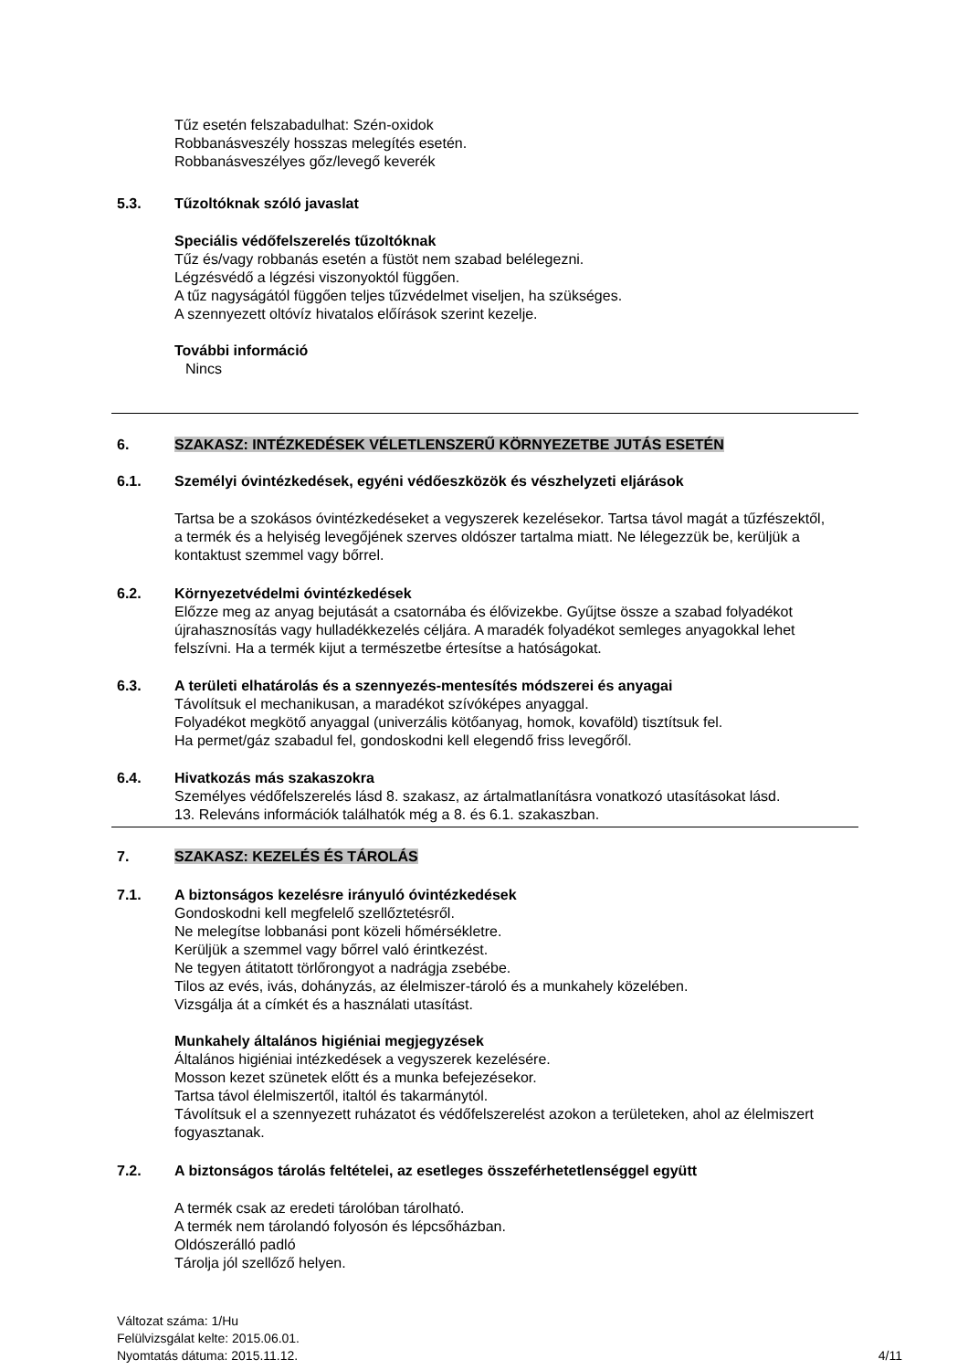Tűz esetén felszabadulhat: Szén-oxidok
Robbanásveszély hosszas melegítés esetén.
Robbanásveszélyes gőz/levegő keverék
5.3. Tűzoltóknak szóló javaslat
Speciális védőfelszerelés tűzoltóknak
Tűz és/vagy robbanás esetén a füstöt nem szabad belélegezni.
Légzésvédő a légzési viszonyoktól függően.
A tűz nagyságától függően teljes tűzvédelmet viseljen, ha szükséges.
A szennyezett oltóvíz hivatalos előírások szerint kezelje.
További információ
Nincs
6. SZAKASZ: INTÉZKEDÉSEK VÉLETLENSZERŰ KÖRNYEZETBE JUTÁS ESETÉN
6.1. Személyi óvintézkedések, egyéni védőeszközök és vészhelyzeti eljárások
Tartsa be a szokásos óvintézkedéseket a vegyszerek kezelésekor. Tartsa távol magát a tűzfészektől, a termék és a helyiség levegőjének szerves oldószer tartalma miatt. Ne lélegezzük be, kerüljük a kontaktust szemmel vagy bőrrel.
6.2. Környezetvédelmi óvintézkedések
Előzze meg az anyag bejutását a csatornába és élővizekbe. Gyűjtse össze a szabad folyadékot újrahasznosítás vagy hulladékkezelés céljára. A maradék folyadékot semleges anyagokkal lehet felszívni. Ha a termék kijut a természetbe értesítse a hatóságokat.
6.3. A területi elhatárolás és a szennyezés-mentesítés módszerei és anyagai
Távolítsuk el mechanikusan, a maradékot szívóképes anyaggal.
Folyadékot megkötő anyaggal (univerzális kötőanyag, homok, kovaföld) tisztítsuk fel.
Ha permet/gáz szabadul fel, gondoskodni kell elegendő friss levegőről.
6.4. Hivatkozás más szakaszokra
Személyes védőfelszerelés lásd 8. szakasz, az ártalmatlanításra vonatkozó utasításokat lásd.
13. Releváns információk találhatók még a 8. és 6.1. szakaszban.
7. SZAKASZ: KEZELÉS ÉS TÁROLÁS
7.1. A biztonságos kezelésre irányuló óvintézkedések
Gondoskodni kell megfelelő szellőztetésről.
Ne melegítse lobbanási pont közeli hőmérsékletre.
Kerüljük a szemmel vagy bőrrel való érintkezést.
Ne tegyen átitatott törlőrongyot a nadrágja zsebébe.
Tilos az evés, ivás, dohányzás, az élelmiszer-tároló és a munkahely közelében.
Vizsgálja át a címkét és a használati utasítást.
Munkahely általános higiéniai megjegyzések
Általános higiéniai intézkedések a vegyszerek kezelésére.
Mosson kezet szünetek előtt és a munka befejezésekor.
Tartsa távol élelmiszertől, italtól és takarmánytól.
Távolítsuk el a szennyezett ruházatot és védőfelszerelést azokon a területeken, ahol az élelmiszert fogyasztanak.
7.2. A biztonságos tárolás feltételei, az esetleges összeférhetetlenséggel együtt
A termék csak az eredeti tárolóban tárolható.
A termék nem tárolandó folyosón és lépcsőházban.
Oldószerálló padló
Tárolja jól szellőző helyen.
Változat száma: 1/Hu
Felülvizsgálat kelte: 2015.06.01.
Nyomtatás dátuma: 2015.11.12.
4/11